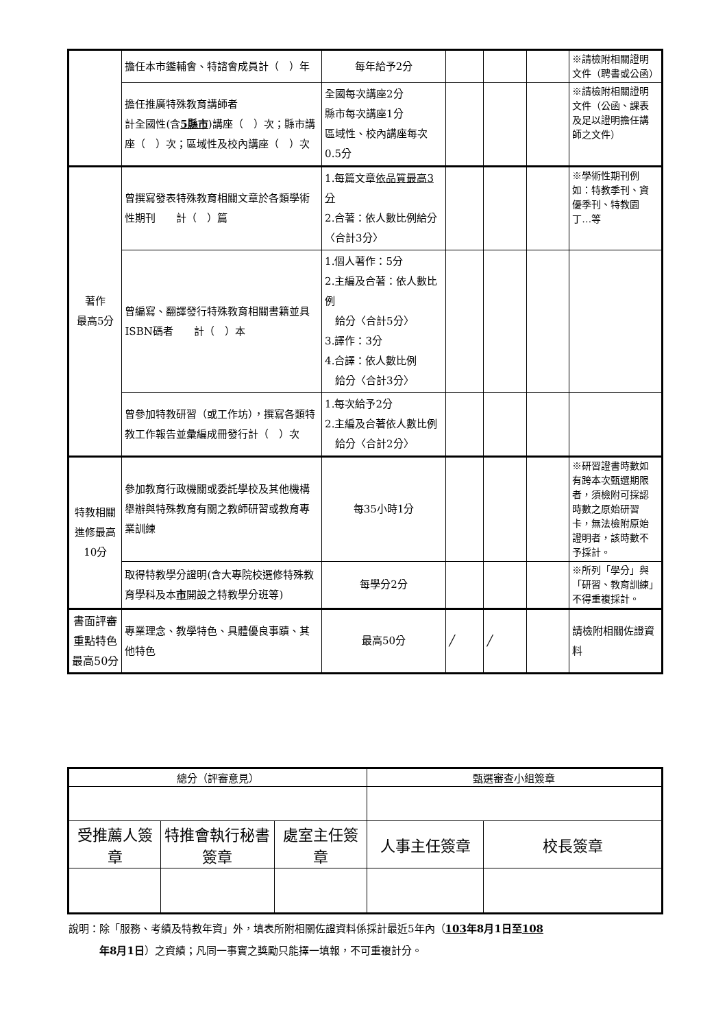| | 擔任本市鑑輔會、特諮會成員計（ ）年 | 每年給予2分 | | | | ※請檢附相關證明文件（聘書或公函） |
| | 擔任推廣特殊教育講師者 計全國性(含 5縣市 )講座（ ）次；縣市講座（ ）次；區域性及校內講座（ ）次 | 全國每次講座2分 縣市每次講座1分 區域性、校內講座每次0.5分 | | | | ※請檢附相關證明文件（公函、課表及足以證明擔任講師之文件） |
| 著作 最高5分 | 曾撰寫發表特殊教育相關文章於各類學術性期刊 計（ ）篇 | 1.每篇文章 依品質最高3分 2.合著：依人數比例給分〈合計3分〉 | | | | ※學術性期刊例如：特教季刊、資優季刊、特教園丁…等 |
| | 曾編寫、翻譯發行特殊教育相關書籍並具ISBN碼者 計（ ）本 | 1.個人著作：5分 2.主編及合著：依人數比例 給分〈合計5分〉 3.譯作：3分 4.合譯：依人數比例 給分〈合計3分〉 | | | | |
| | 曾參加特教研習（或工作坊），撰寫各類特教工作報告並彙編成冊發行計（ ）次 | 1.每次給予2分 2.主編及合著依人數比例 給分〈合計2分〉 | | | | |
| 特教相關進修最高10分 | 參加教育行政機關或委託學校及其他機構舉辦與特殊教育有關之教師研習或教育專業訓練 | 每35小時1分 | | | | ※研習證書時數如有跨本次甄選期限者，須檢附可採認時數之原始研習卡，無法檢附原始證明者，該時數不予採計。 |
| | 取得特教學分證明(含大專院校選修特殊教育學科及本 市 開設之特教學分班等) | 每學分2分 | | | | ※所列「學分」與「研習、教育訓練」不得重複採計。 |
| 書面評審重點特色最高50分 | 專業理念、教學特色、具體優良事蹟、其他特色 | 最高50分 | ╱ | ╱ | | 請檢附相關佐證資料 |
| 總分（評審意見） | | | 甄選審查小組簽章 | |
| 受推薦人簽章 | 特推會執行秘書簽章 | 處室主任簽章 | 人事主任簽章 | 校長簽章 |
說明：除「服務、考績及特教年資」外，填表所附相關佐證資料係採計最近5年內（103年8月1日至108
　　　年8月1日）之資績；凡同一事實之獎勵只能擇一填報，不可重複計分。